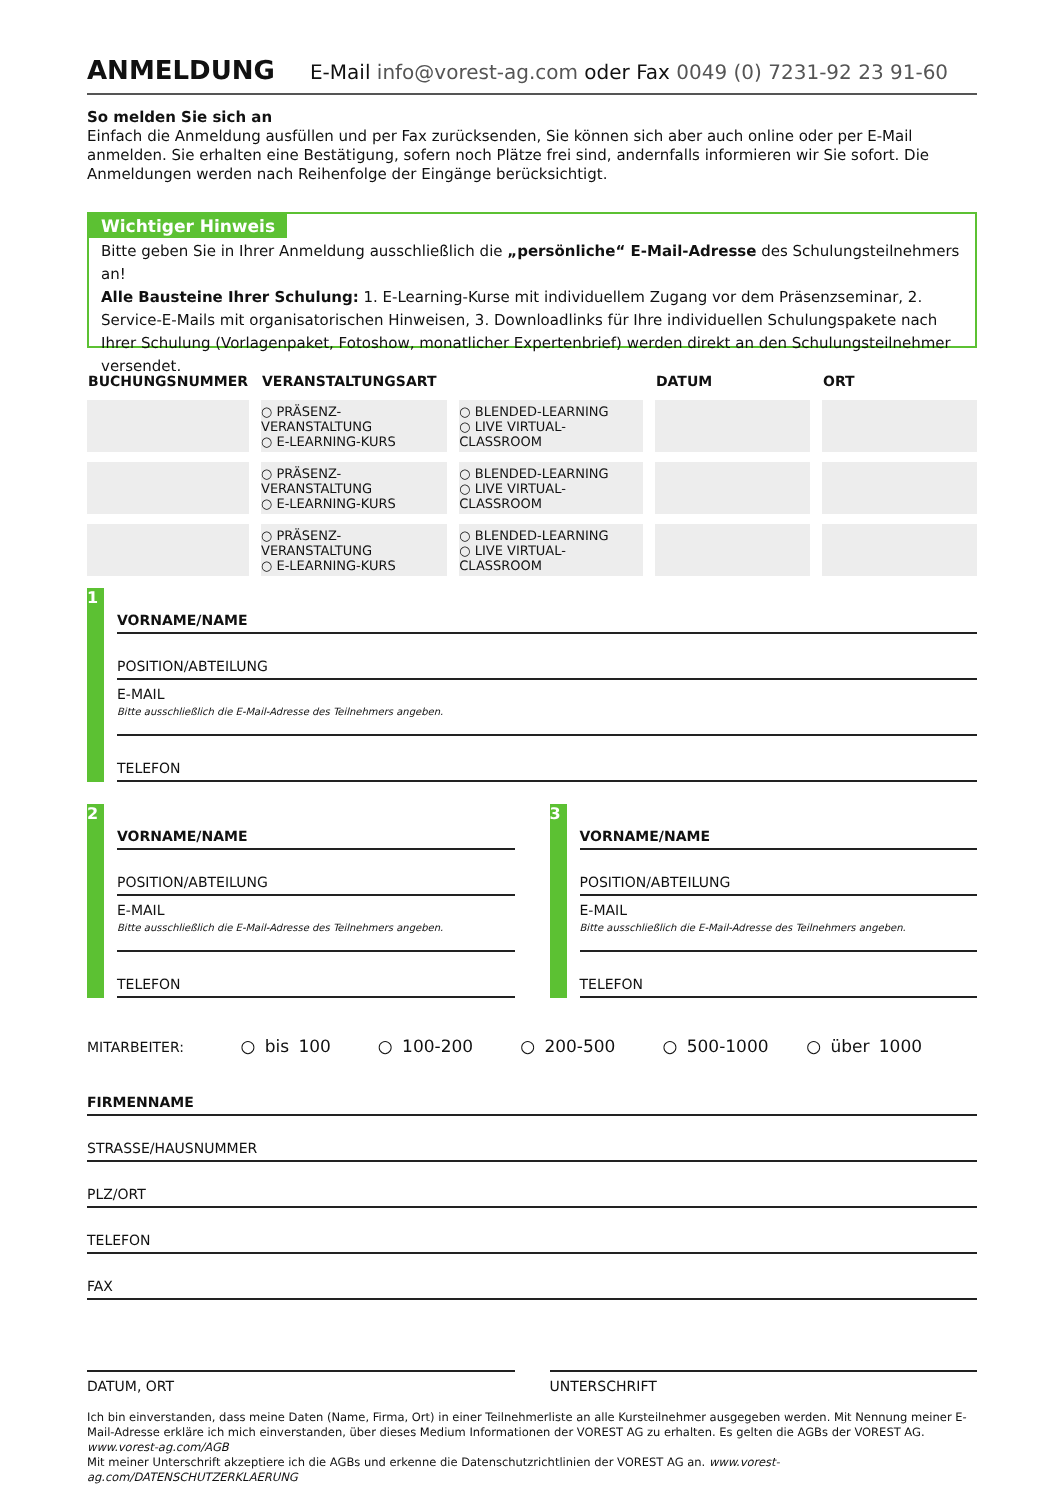ANMELDUNG E-Mail info@vorest-ag.com oder Fax 0049 (0) 7231-92 23 91-60
So melden Sie sich an
Einfach die Anmeldung ausfüllen und per Fax zurücksenden, Sie können sich aber auch online oder per E-Mail anmelden. Sie erhalten eine Bestätigung, sofern noch Plätze frei sind, andernfalls informieren wir Sie sofort. Die Anmeldungen werden nach Reihenfolge der Eingänge berücksichtigt.
Wichtiger Hinweis
Bitte geben Sie in Ihrer Anmeldung ausschließlich die „persönliche“ E-Mail-Adresse des Schulungsteilnehmers an!
Alle Bausteine Ihrer Schulung: 1. E-Learning-Kurse mit individuellem Zugang vor dem Präsenzseminar, 2. Service-E-Mails mit organisatorischen Hinweisen, 3. Downloadlinks für Ihre individuellen Schulungspakete nach Ihrer Schulung (Vorlagenpaket, Fotoshow, monatlicher Expertenbrief) werden direkt an den Schulungsteilnehmer versendet.
| BUCHUNGSNUMMER | VERANSTALTUNGSART | | DATUM | ORT |
| --- | --- | --- | --- | --- |
| | ○ PRÄSENZ-VERANSTALTUNG ○ E-LEARNING-KURS | ○ BLENDED-LEARNING ○ LIVE VIRTUAL-CLASSROOM | | |
| | ○ PRÄSENZ-VERANSTALTUNG ○ E-LEARNING-KURS | ○ BLENDED-LEARNING ○ LIVE VIRTUAL-CLASSROOM | | |
| | ○ PRÄSENZ-VERANSTALTUNG ○ E-LEARNING-KURS | ○ BLENDED-LEARNING ○ LIVE VIRTUAL-CLASSROOM | | |
1
VORNAME/NAME
POSITION/ABTEILUNG
E-MAIL
Bitte ausschließlich die E-Mail-Adresse des Teilnehmers angeben.
TELEFON
2
VORNAME/NAME
POSITION/ABTEILUNG
E-MAIL
Bitte ausschließlich die E-Mail-Adresse des Teilnehmers angeben.
TELEFON
3
VORNAME/NAME
POSITION/ABTEILUNG
E-MAIL
Bitte ausschließlich die E-Mail-Adresse des Teilnehmers angeben.
TELEFON
MITARBEITER: ○ bis 100 ○ 100-200 ○ 200-500 ○ 500-1000 ○ über 1000
FIRMENNAME
STRASSE/HAUSNUMMER
PLZ/ORT
TELEFON
FAX
DATUM, ORT UNTERSCHRIFT
Ich bin einverstanden, dass meine Daten (Name, Firma, Ort) in einer Teilnehmerliste an alle Kursteilnehmer ausgegeben werden. Mit Nennung meiner E-Mail-Adresse erkläre ich mich einverstanden, über dieses Medium Informationen der VOREST AG zu erhalten. Es gelten die AGBs der VOREST AG. www.vorest-ag.com/AGB
Mit meiner Unterschrift akzeptiere ich die AGBs und erkenne die Datenschutzrichtlinien der VOREST AG an. www.vorest-ag.com/DATENSCHUTZERKLAERUNG